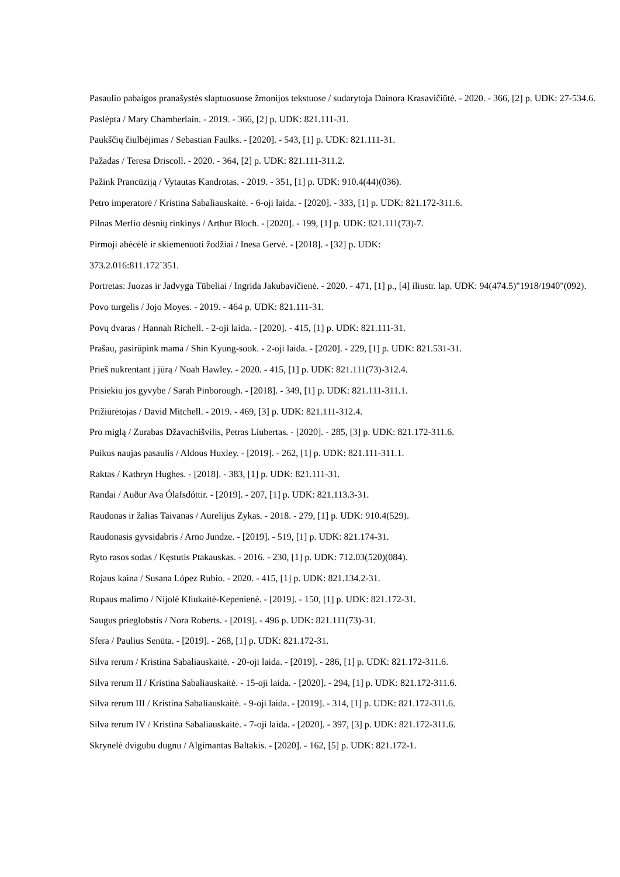Pasaulio pabaigos pranašystės slaptuosuose žmonijos tekstuose / sudarytoja Dainora Krasavičiūtė. - 2020. - 366, [2] p. UDK: 27-534.6.
Paslėpta / Mary Chamberlain. - 2019. - 366, [2] p. UDK: 821.111-31.
Paukščių čiulbėjimas / Sebastian Faulks. - [2020]. - 543, [1] p. UDK: 821.111-31.
Pažadas / Teresa Driscoll. - 2020. - 364, [2] p. UDK: 821.111-311.2.
Pažink Prancūziją / Vytautas Kandrotas. - 2019. - 351, [1] p. UDK: 910.4(44)(036).
Petro imperatorė / Kristina Sabaliauskaitė. - 6-oji laida. - [2020]. - 333, [1] p. UDK: 821.172-311.6.
Pilnas Merfio dėsnių rinkinys / Arthur Bloch. - [2020]. - 199, [1] p. UDK: 821.111(73)-7.
Pirmoji abėcėlė ir skiemenuoti žodžiai / Inesa Gervė. - [2018]. - [32] p. UDK:
373.2.016:811.172`351.
Portretas: Juozas ir Jadvyga Tūbeliai / Ingrida Jakubavičienė. - 2020. - 471, [1] p., [4] iliustr. lap. UDK: 94(474.5)"1918/1940"(092).
Povo turgelis / Jojo Moyes. - 2019. - 464 p. UDK: 821.111-31.
Povų dvaras / Hannah Richell. - 2-oji laida. - [2020]. - 415, [1] p. UDK: 821.111-31.
Prašau, pasirūpink mama / Shin Kyung-sook. - 2-oji laida. - [2020]. - 229, [1] p. UDK: 821.531-31.
Prieš nukrentant į jūrą / Noah Hawley. - 2020. - 415, [1] p. UDK: 821.111(73)-312.4.
Prisiekiu jos gyvybe / Sarah Pinborough. - [2018]. - 349, [1] p. UDK: 821.111-311.1.
Prižiūrėtojas / David Mitchell. - 2019. - 469, [3] p. UDK: 821.111-312.4.
Pro miglą / Zurabas Džavachišvilis, Petras Liubertas. - [2020]. - 285, [3] p. UDK: 821.172-311.6.
Puikus naujas pasaulis / Aldous Huxley. - [2019]. - 262, [1] p. UDK: 821.111-311.1.
Raktas / Kathryn Hughes. - [2018]. - 383, [1] p. UDK: 821.111-31.
Randai / Auður Ava Ólafsdóttir. - [2019]. - 207, [1] p. UDK: 821.113.3-31.
Raudonas ir žalias Taivanas / Aurelijus Zykas. - 2018. - 279, [1] p. UDK: 910.4(529).
Raudonasis gyvsidabris / Arno Jundze. - [2019]. - 519, [1] p. UDK: 821.174-31.
Ryto rasos sodas / Kęstutis Ptakauskas. - 2016. - 230, [1] p. UDK: 712.03(520)(084).
Rojaus kaina / Susana López Rubio. - 2020. - 415, [1] p. UDK: 821.134.2-31.
Rupaus malimo / Nijolė Kliukaitė-Kepenienė. - [2019]. - 150, [1] p. UDK: 821.172-31.
Saugus prieglobstis / Nora Roberts. - [2019]. - 496 p. UDK: 821.111(73)-31.
Sfera / Paulius Senūta. - [2019]. - 268, [1] p. UDK: 821.172-31.
Silva rerum / Kristina Sabaliauskaitė. - 20-oji laida. - [2019]. - 286, [1] p. UDK: 821.172-311.6.
Silva rerum II / Kristina Sabaliauskaitė. - 15-oji laida. - [2020]. - 294, [1] p. UDK: 821.172-311.6.
Silva rerum III / Kristina Sabaliauskaitė. - 9-oji laida. - [2019]. - 314, [1] p. UDK: 821.172-311.6.
Silva rerum IV / Kristina Sabaliauskaitė. - 7-oji laida. - [2020]. - 397, [3] p. UDK: 821.172-311.6.
Skrynelė dvigubu dugnu / Algimantas Baltakis. - [2020]. - 162, [5] p. UDK: 821.172-1.